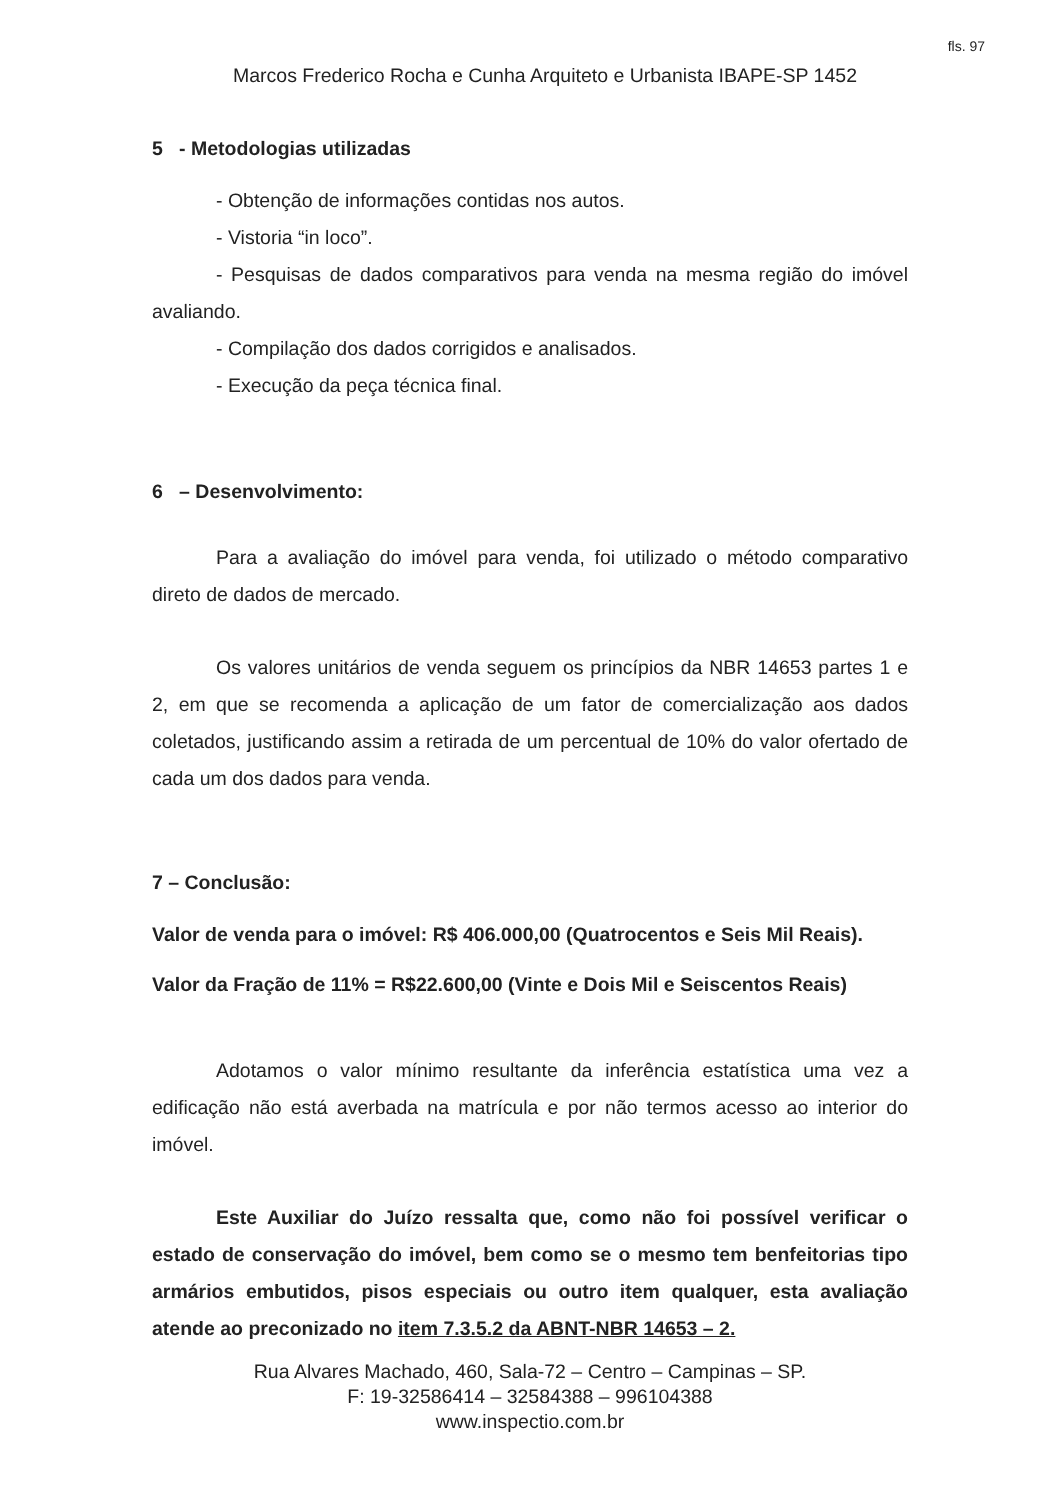fls. 97
Marcos Frederico Rocha e Cunha Arquiteto e Urbanista IBAPE-SP 1452
5 - Metodologias utilizadas
- Obtenção de informações contidas nos autos.
- Vistoria “in loco”.
- Pesquisas de dados comparativos para venda na mesma região do imóvel avaliando.
- Compilação dos dados corrigidos e analisados.
- Execução da peça técnica final.
6 – Desenvolvimento:
Para a avaliação do imóvel para venda, foi utilizado o método comparativo direto de dados de mercado.
Os valores unitários de venda seguem os princípios da NBR 14653 partes 1 e 2, em que se recomenda a aplicação de um fator de comercialização aos dados coletados, justificando assim a retirada de um percentual de 10% do valor ofertado de cada um dos dados para venda.
7 – Conclusão:
Valor de venda para o imóvel: R$ 406.000,00 (Quatrocentos e Seis Mil Reais).
Valor da Fração de 11% = R$22.600,00 (Vinte e Dois Mil e Seiscentos Reais)
Adotamos o valor mínimo resultante da inferência estatística uma vez a edificação não está averbada na matrícula e por não termos acesso ao interior do imóvel.
Este Auxiliar do Juízo ressalta que, como não foi possível verificar o estado de conservação do imóvel, bem como se o mesmo tem benfeitorias tipo armários embutidos, pisos especiais ou outro item qualquer, esta avaliação atende ao preconizado no item 7.3.5.2 da ABNT-NBR 14653 – 2.
Rua Alvares Machado, 460, Sala-72 – Centro – Campinas – SP.
F: 19-32586414 – 32584388 – 996104388
www.inspectio.com.br